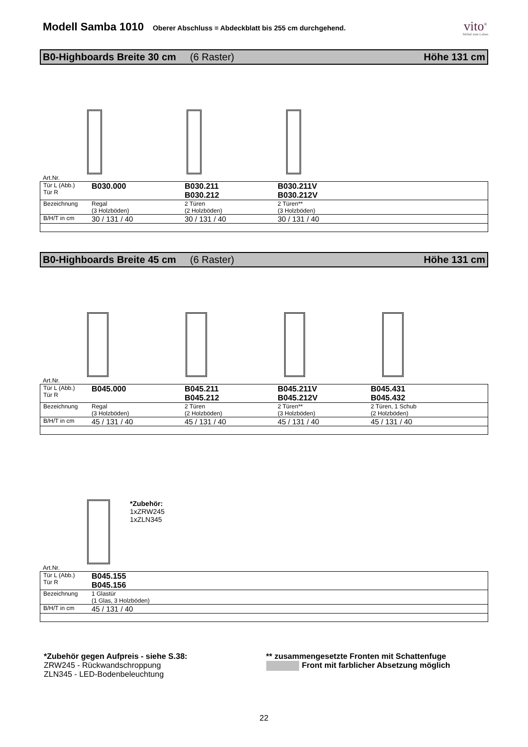Modell Samba 1010
Oberer Abschluss = Abdeckblatt bis 255 cm durchgehend.
vito<sup>®</sup>
Möbel zum Leben
B0-Highboards Breite 30 cm (6 Raster) Höhe 131 cm
Art.Nr.
| Tür L (Abb.) Tür R | B030.000 | B030.211 B030.212 | B030.211V B030.212V | |
| Bezeichnung | Regal (3 Holzböden) | 2 Türen (2 Holzböden) | 2 Türen** (3 Holzböden) | |
| B/H/T in cm | 30 / 131 / 40 | 30 / 131 / 40 | 30 / 131 / 40 | |
B0-Highboards Breite 45 cm (6 Raster) Höhe 131 cm
Art.Nr.
| Tür L (Abb.) Tür R | B045.000 | B045.211 B045.212 | B045.211V B045.212V | B045.431 B045.432 |
| Bezeichnung | Regal (3 Holzböden) | 2 Türen (2 Holzböden) | 2 Türen** (3 Holzböden) | 2 Türen, 1 Schub (2 Holzböden) |
| B/H/T in cm | 45 / 131 / 40 | 45 / 131 / 40 | 45 / 131 / 40 | 45 / 131 / 40 |
*Zubehör:
1xZRW245
1xZLN345
Art.Nr.
| Tür L (Abb.) Tür R | B045.155 B045.156 |
| Bezeichnung | 1 Glastür (1 Glas, 3 Holzböden) |
| B/H/T in cm | 45 / 131 / 40 |
*Zubehör gegen Aufpreis - siehe S.38:
ZRW245 - Rückwandschroppung
ZLN345 - LED-Bodenbeleuchtung
** zusammengesetzte Fronten mit Schattenfuge
Front mit farblicher Absetzung möglich
22